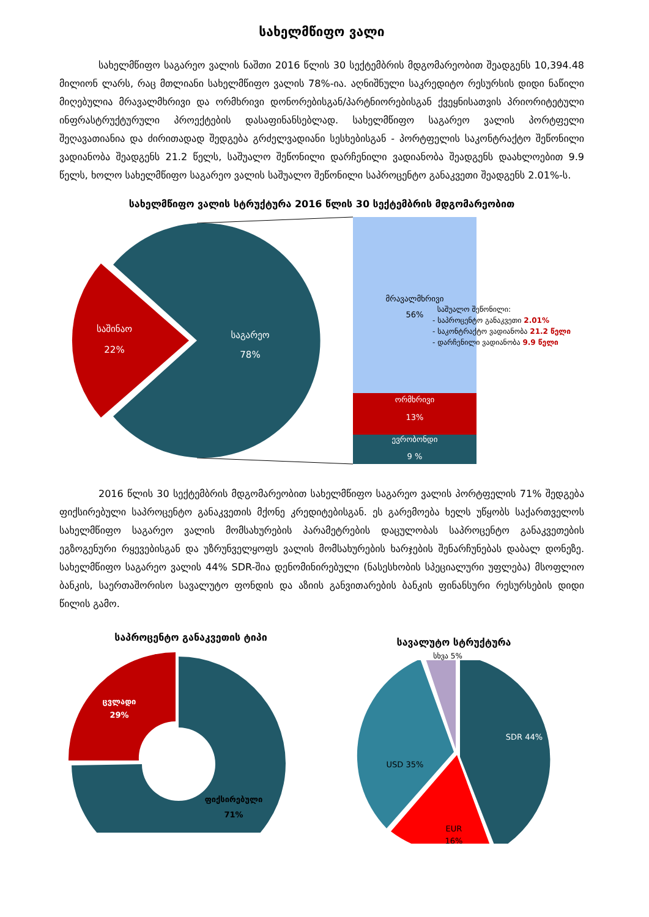სახელმწიფო ვალი
სახელმწიფო საგარეო ვალის ნაშთი 2016 წლის 30 სექტემბრის მდგომარეობით შეადგენს 10,394.48 მილიონ ლარს, რაც მთლიანი სახელმწიფო ვალის 78%-ია. აღნიშნული საკრედიტო რესურსის დიდი ნაწილი მიღებულია მრავალმხრივი და ორმხრივი დონორებისგან/პარტნიორებისგან ქვეყნისათვის პრიორიტეტული ინფრასტრუქტურული პროექტების დასაფინანსებლად. სახელმწიფო საგარეო ვალის პორტფელი შეღავათიანია და ძირითადად შედგება გრძელვადიანი სესხებისგან - პორტფელის საკონტრაქტო შეწონილი ვადიანობა შეადგენს 21.2 წელს, საშუალო შეწონილი დარჩენილი ვადიანობა შეადგენს დაახლოებით 9.9 წელს, ხოლო სახელმწიფო საგარეო ვალის საშუალო შეწონილი საპროცენტო განაკვეთი შეადგენს 2.01%-ს.
სახელმწიფო ვალის სტრუქტურა 2016 წლის 30 სექტემბრის მდგომარეობით
საგარეო
78%
საშინაო
22%
მრავალმხრივი
56%
ორმხრივი
13%
ევრობონდი
9 %
საშუალო შეწონილი:
- საპროცენტო განაკვეთი 2.01%
- საკონტრაქტო ვადიანობა 21.2 წელი
- დარჩენილი ვადიანობა 9.9 წელი
2016 წლის 30 სექტემბრის მდგომარეობით სახელმწიფო საგარეო ვალის პორტფელის 71% შედგება ფიქსირებული საპროცენტო განაკვეთის მქონე კრედიტებისგან. ეს გარემოება ხელს უწყობს საქართველოს სახელმწიფო საგარეო ვალის მომსახურების პარამეტრების დაცულობას საპროცენტო განაკვეთების ეგზოგენური რყევებისგან და უზრუნველყოფს ვალის მომსახურების ხარჯების შენარჩუნებას დაბალ დონეზე. სახელმწიფო საგარეო ვალის 44% SDR-შია დენომინირებული (ნასესხობის სპეციალური უფლება) მსოფლიო ბანკის, საერთაშორისო სავალუტო ფონდის და აზიის განვითარების ბანკის ფინანსური რესურსების დიდი წილის გამო.
საპროცენტო განაკვეთის ტიპი
ცვლადი
29%
ფიქსირებული
71%
სავალუტო სტრუქტურა
სხვა 5%
SDR 44%
USD 35%
EUR
16%